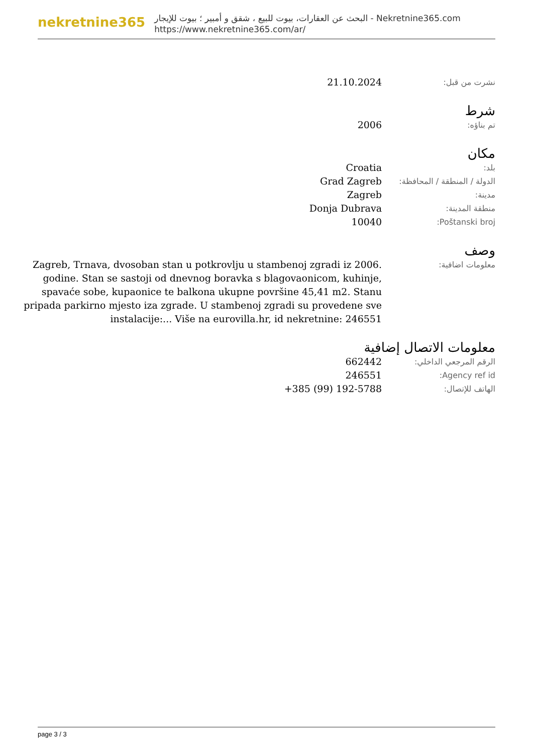nekretnine365
البحث عن العقارات، بيوت للبيع ، شقق و أمبير ؛ بيوت للإيجار - Nekretnine365.com
https://www.nekretnine365.com/ar/
| نشرت من قبل: | 21.10.2024 |
شرط
| تم بناؤه: | 2006 |
مكان
| بلد: | Croatia |
| الدولة / المنطقة / المحافظة: | Grad Zagreb |
| مدينة: | Zagreb |
| منطقة المدينة: | Donja Dubrava |
| Poštanski broj: | 10040 |
وصف
| معلومات اضافية: | Zagreb, Trnava, dvosoban stan u potkrovlju u stambenoj zgradi iz 2006. godine. Stan se sastoji od dnevnog boravka s blagovaonicom, kuhinje, spavaće sobe, kupaonice te balkona ukupne površine 45,41 m2. Stanu pripada parkirno mjesto iza zgrade. U stambenoj zgradi su provedene sve instalacije:... Više na eurovilla.hr, id nekretnine: 246551 |
معلومات الاتصال إضافية
| الرقم المرجعي الداخلي: | 662442 |
| Agency ref id: | 246551 |
| الهاتف للإتصال: | +385 (99) 192-5788 |
page 3 / 3